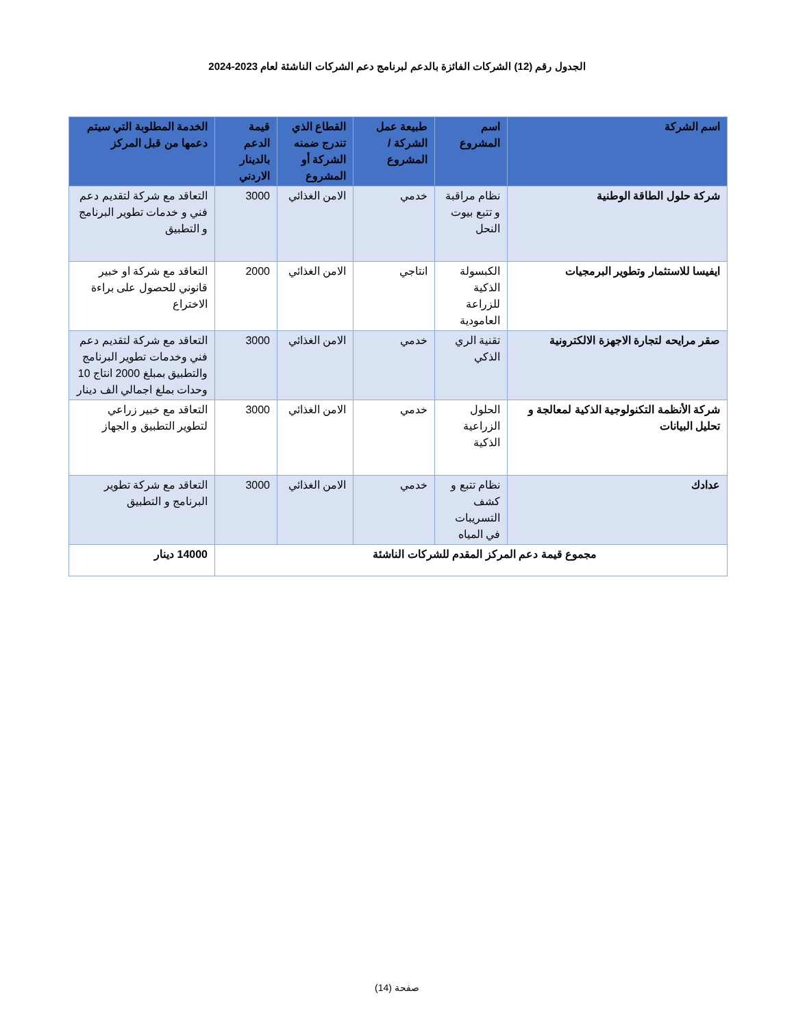الجدول رقم (12) الشركات الفائزة بالدعم لبرنامج دعم الشركات الناشئة لعام 2023-2024
| اسم الشركة | اسم المشروع | طبيعة عمل الشركة / المشروع | القطاع الذي تندرج ضمنه الشركة أو المشروع | قيمة الدعم بالدينار الاردني | الخدمة المطلوبة التي سيتم دعمها من قبل المركز |
| --- | --- | --- | --- | --- | --- |
| شركة حلول الطاقة الوطنية | نظام مراقبة و تتبع بيوت النحل | خدمي | الامن الغذائي | 3000 | التعاقد مع شركة لتقديم دعم فني و خدمات تطوير البرنامج و التطبيق |
| ايفيسا للاستثمار وتطوير البرمجيات | الكبسولة الذكية للزراعة العامودية | انتاجي | الامن الغذائي | 2000 | التعاقد مع شركة او خبير قانوني للحصول على براءة الاختراع |
| صقر مرايحه لتجارة الاجهزة الالكترونية | تقنية الري الذكي | خدمي | الامن الغذائي | 3000 | التعاقد مع شركة لتقديم دعم فني وخدمات تطوير البرنامج والتطبيق بمبلغ 2000 انتاج 10 وحدات بملغ اجمالي الف دينار |
| شركة الأنظمة التكنولوجية الذكية لمعالجة و تحليل البيانات | الحلول الزراعية الذكية | خدمي | الامن الغذائي | 3000 | التعاقد مع خبير زراعي لتطوير التطبيق و الجهاز |
| عدادك | نظام تتبع و كشف التسريبات في المياه | خدمي | الامن الغذائي | 3000 | التعاقد مع شركة تطوير البرنامج و التطبيق |
| مجموع قيمة دعم المركز المقدم للشركات الناشئة | | | | | 14000 دينار |
صفحة (14)